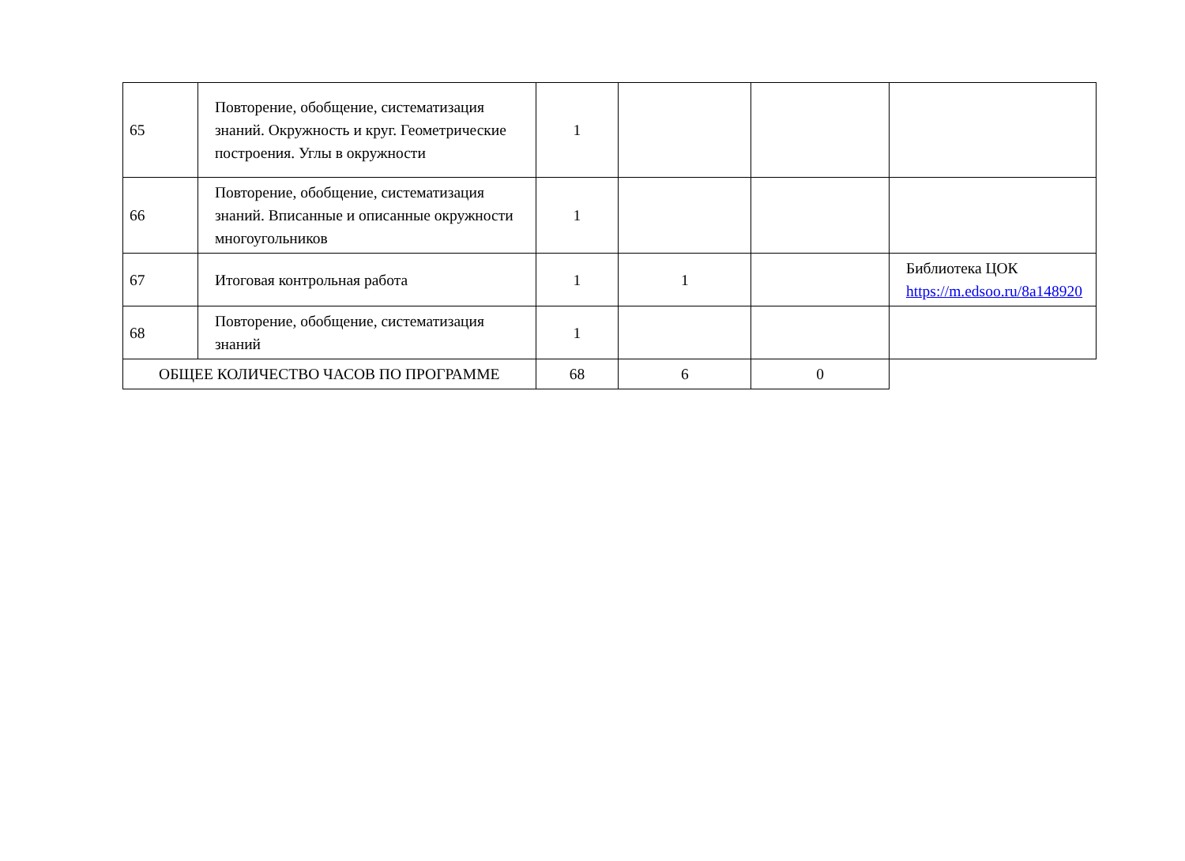| 65 | Повторение, обобщение, систематизация знаний. Окружность и круг. Геометрические построения. Углы в окружности | 1 | | | |
| 66 | Повторение, обобщение, систематизация знаний. Вписанные и описанные окружности многоугольников | 1 | | | |
| 67 | Итоговая контрольная работа | 1 | 1 | | Библиотека ЦОК https://m.edsoo.ru/8a148920 |
| 68 | Повторение, обобщение, систематизация знаний | 1 | | | |
| ОБЩЕЕ КОЛИЧЕСТВО ЧАСОВ ПО ПРОГРАММЕ | | 68 | 6 | 0 | |